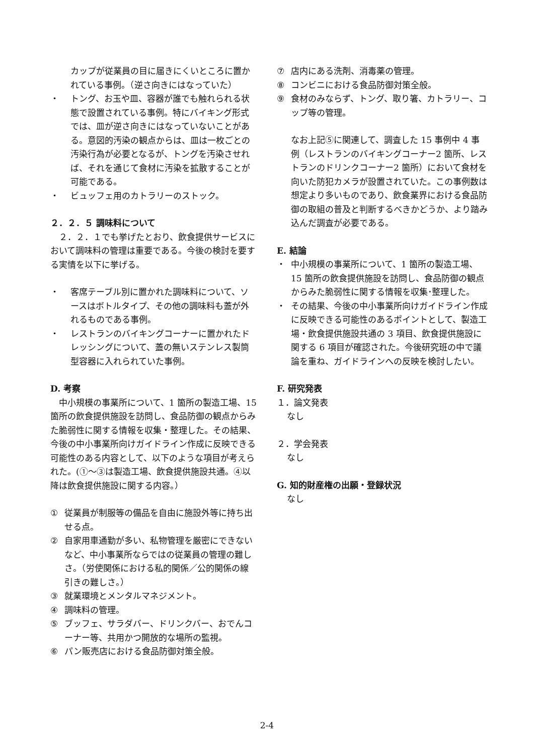カップが従業員の目に届きにくいところに置かれている事例。（逆さ向きにはなっていた）
・ トング、お玉や皿、容器が誰でも触れられる状態で設置されている事例。特にバイキング形式では、皿が逆さ向きにはなっていないことがある。意図的汚染の観点からは、皿は一枚ごとの汚染行為が必要となるが、トングを汚染させれば、それを通じて食材に汚染を拡散することが可能である。
・ ビュッフェ用のカトラリーのストック。
２．２．５ 調味料について
　２．２．１でも挙げたとおり、飲食提供サービスにおいて調味料の管理は重要である。今後の検討を要する実情を以下に挙げる。
・ 客席テーブル別に置かれた調味料について、ソースはボトルタイプ、その他の調味料も蓋が外れるものである事例。
・ レストランのバイキングコーナーに置かれたドレッシングについて、蓋の無いステンレス製筒型容器に入れられていた事例。
D. 考察
　中小規模の事業所について、1 箇所の製造工場、15 箇所の飲食提供施設を訪問し、食品防御の観点からみた脆弱性に関する情報を収集・整理した。その結果、今後の中小事業所向けガイドライン作成に反映できる可能性のある内容として、以下のような項目が考えられた。(①～③は製造工場、飲食提供施設共通。④以降は飲食提供施設に関する内容。）
① 従業員が制服等の備品を自由に施設外等に持ち出せる点。
② 自家用車通勤が多い、私物管理を厳密にできないなど、中小事業所ならではの従業員の管理の難しさ。（労使関係における私的関係／公的関係の線引きの難しさ。）
③ 就業環境とメンタルマネジメント。
④ 調味料の管理。
⑤ ブッフェ、サラダバー、ドリンクバー、おでんコーナー等、共用かつ開放的な場所の監視。
⑥ パン販売店における食品防御対策全般。
⑦ 店内にある洗剤、消毒薬の管理。
⑧ コンビニにおける食品防御対策全般。
⑨ 食材のみならず、トング、取り箸、カトラリー、コップ等の管理。
なお上記⑤に関連して、調査した 15 事例中 4 事例（レストランのバイキングコーナー2 箇所、レストランのドリンクコーナー2 箇所）において食材を向いた防犯カメラが設置されていた。この事例数は想定より多いものであり、飲食業界における食品防御の取組の普及と判断するべきかどうか、より踏み込んだ調査が必要である。
E. 結論
・ 中小規模の事業所について、1 箇所の製造工場、15 箇所の飲食提供施設を訪問し、食品防御の観点からみた脆弱性に関する情報を収集･整理した。
・ その結果、今後の中小事業所向けガイドライン作成に反映できる可能性のあるポイントとして、製造工場・飲食提供施設共通の 3 項目、飲食提供施設に関する 6 項目が確認された。今後研究班の中で議論を重ね、ガイドラインへの反映を検討したい。
F. 研究発表
１．論文発表
なし
２．学会発表
なし
G. 知的財産権の出願・登録状況
なし
2-4